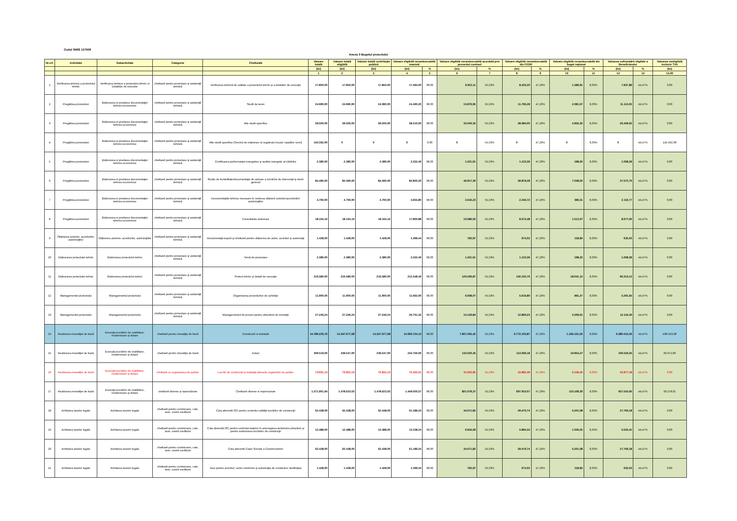Codul SMIS 127508
Anexa 3 Bugetul proiectului
| Nr.crt. | Activitate | Subactivitate | Categorie | Cheltuială | Valoare totală | Valoare totală eligibilă | Valoare totală contribuţie publică | Valoare eligibilă nerambursabilă maximă | | Valoare eligibilă nerambursabilă acordată prin prezentul contract | | Valoare eligibilă nerambursabilă din FEDR | | Valoare eligibilă nerambursabilă din buget naţional | | Valoarea cofinanţării eligibile a Beneficiarului | | Valoarea neeligibilă inclusiv TVA |
| --- | --- | --- | --- | --- | --- | --- | --- | --- | --- | --- | --- | --- | --- | --- | --- | --- | --- | --- |
| | | | | | (lei) | (lei) | (lei) | (lei) | % | (lei) | % | (lei) | % | (lei) | % | (lei) | % | (lei) |
| | | | | | 1 | 2 | 3 | 4 | 5 | 6 | 7 | 8 | 9 | 10 | 11 | 12 | 13 | 14,00 |
| 1 | Verificarea tehnica a proiectului tehnic | Verificarea tehnica a proiectului tehnic si Detaliilor de executie | cheltuieli pentru proiectare şi asistenţă tehnică | Verificarea tehnică de calitate a proiectului tehnic şi a detaliilor de execuţie | 17.850,00 | 17.850,00 | 17.850,00 | 17.493,00 | 98,00 | 9.912,11 | 55,53% | 8.425,20 | 47,20% | 1.486,91 | 8,33% | 7.937,89 | 44,47% | 0,00 |
| 2 | Pregătirea proiectului | Elaborarea si predarea documentaţiei tehnico-economice | cheltuieli pentru proiectare şi asistenţă tehnică | Studii de teren | 24.990,00 | 24.990,00 | 24.990,00 | 24.490,20 | 98,00 | 13.876,95 | 55,53% | 11.795,28 | 47,20% | 2.081,67 | 8,33% | 11.113,05 | 44,47% | 0,00 |
| 3 | Pregătirea proiectului | Elaborarea si predarea documentaţiei tehnico-economice | cheltuieli pentru proiectare şi asistenţă tehnică | Alte studii specifice | 59.500,00 | 59.500,00 | 59.500,00 | 58.310,00 | 98,00 | 33.040,35 | 55,53% | 28.084,00 | 47,20% | 4.956,35 | 8,33% | 26.459,65 | 44,47% | 0,00 |
| 4 | Pregătirea proiectului | Elaborarea si predarea documentaţiei tehnico-economice | cheltuieli pentru proiectare şi asistenţă tehnică | Alte studii specifice (Servicii de elaborare al registrului locala l spatiilor verzi) | 142.562,00 | 0 | 0 | 0 | 0,00 | 0 | 55,53% | 0 | 47,20% | 0 | 8,33% | 0 | 44,47% | 142.562,00 |
| 5 | Pregătirea proiectului | Elaborarea si predarea documentaţiei tehnico-economice | cheltuieli pentru proiectare şi asistenţă tehnică | Certificarea performanţei energetice şi auditul energetic al clădirilor | 2.380,00 | 2.380,00 | 2.380,00 | 2.332,40 | 98,00 | 1.321,61 | 55,53% | 1.123,36 | 47,20% | 198,25 | 8,33% | 1.058,39 | 44,47% | 0,00 |
| 6 | Pregătirea proiectului | Elaborarea si predarea documentaţiei tehnico-economice | cheltuieli pentru proiectare şi asistenţă tehnică | Studiu de fezabilitate/documentaţie de avizare a lucrărilor de intervenţii şi deviz general | 84.490,00 | 84.490,00 | 84.490,00 | 82.800,20 | 98,00 | 46.917,30 | 55,53% | 39.879,28 | 47,20% | 7.038,02 | 8,33% | 37.572,70 | 44,47% | 0,00 |
| 7 | Pregătirea proiectului | Elaborarea si predarea documentaţiei tehnico-economice | cheltuieli pentru proiectare şi asistenţă tehnică | Documentaţiile tehnice necesare în vederea obţinerii avizelor/acordurilor/ autorizaţiilor | 4.760,00 | 4.760,00 | 4.760,00 | 4.664,80 | 98,00 | 2.643,23 | 55,53% | 2.246,72 | 47,20% | 396,51 | 8,33% | 2.116,77 | 44,47% | 0,00 |
| 8 | Pregătirea proiectului | Elaborarea si predarea documentaţiei tehnico-economice | cheltuieli pentru proiectare şi asistenţă tehnică | Consultanta elaborare | 18.164,16 | 18.164,16 | 18.164,16 | 17.800,88 | 98,00 | 10.086,56 | 55,53% | 8.573,48 | 47,20% | 1.513,07 | 8,33% | 8.077,60 | 44,47% | 0,00 |
| 9 | Obţinerea avizelor, acordurilor, autorizaţiilor | Obţinerea avizelor, acordurilor, autorizaţiilor | cheltuieli pentru proiectare şi asistenţă tehnică | Documentaţii-suport şi cheltuieli pentru obţinerea de avize, acorduri şi autorizaţii | 1.428,00 | 1.428,00 | 1.428,00 | 1.399,44 | 98,00 | 792,97 | 55,53% | 674,02 | 47,20% | 118,95 | 8,33% | 635,03 | 44,47% | 0,00 |
| 10 | Elaborarea proiectului tehnic | Elaborarea proiectului tehnic | cheltuieli pentru proiectare şi asistenţă tehnică | Temă de proiectare | 2.380,00 | 2.380,00 | 2.380,00 | 2.332,40 | 98,00 | 1.321,61 | 55,53% | 1.123,36 | 47,20% | 198,25 | 8,33% | 1.058,39 | 44,47% | 0,00 |
| 11 | Elaborarea proiectului tehnic | Elaborarea proiectului tehnic | cheltuieli pentru proiectare şi asistenţă tehnică | Proiect tehnic şi detalii de execuţie | 216.580,00 | 216.580,00 | 216.580,00 | 212.248,40 | 98,00 | 120.266,87 | 55,53% | 102.225,76 | 47,20% | 18.041,12 | 8,33% | 96.313,13 | 44,47% | 0,00 |
| 12 | Managementul proiectului | Managementul proiectului | cheltuieli pentru proiectare şi asistenţă tehnică | Organizarea procedurilor de achiziţie | 11.900,00 | 11.900,00 | 11.900,00 | 11.662,00 | 98,00 | 6.608,07 | 55,53% | 5.616,80 | 47,20% | 991,27 | 8,33% | 5.291,93 | 44,47% | 0,00 |
| 13 | Managementul proiectului | Managementul proiectului | cheltuieli pentru proiectare şi asistenţă tehnică | Managementul de proiect pentru obiectivul de investiţii | 27.246,24 | 27.246,24 | 27.246,24 | 26.701,32 | 98,00 | 15.129,84 | 55,53% | 12.860,23 | 47,20% | 2.269,61 | 8,33% | 12.116,40 | 44,47% | 0,00 |
| 14 | Realizarea investiţiei de bază | Execuţia lucrărilor de reabilitare, modernizare şi dotare | cheltuieli pentru investiţia de bază | Constructii si instalatii | 14.786.230,76 | 14.347.677,68 | 14.347.677,68 | 14.060.724,13 | 98,00 | 7.967.265,42 | 55,53% | 6.772.103,87 | 47,20% | 1.195.161,55 | 8,33% | 6.380.412,26 | 44,47% | 438.553,08 |
| 15 | Realizarea investiţiei de bază | Execuţia lucrărilor de reabilitare, modernizare şi dotare | cheltuieli pentru investiţia de bază | Dotari | 309.519,00 | 239.547,00 | 239.547,00 | 234.756,06 | 98,00 | 133.020,45 | 55,53% | 113.066,18 | 47,20% | 19.954,27 | 8,33% | 106.526,55 | 44,47% | 69.972,00 |
| 16 | Realizarea investiţiei de bază | Execuţia lucrărilor de reabilitare, modernizare şi dotare | cheltuieli cu organizarea de şantier | Lucrări de construcţii şi instalaţii aferente organizării de şantier | 73.931,13 | 73.931,13 | 73.931,13 | 72.452,51 | 98,00 | 41.053,95 | 55,53% | 34.895,49 | 47,20% | 6.158,46 | 8,33% | 32.877,18 | 44,47% | 0,00 |
| 17 | Realizarea investiţiei de bază | Execuţia lucrărilor de reabilitare, modernizare şi dotare | cheltuieli diverse şi neprevăzute | Cheltuieli diverse si neprevazute | 1.571.901,94 | 1.478.623,03 | 1.478.623,03 | 1.449.050,57 | 98,00 | 821.079,37 | 55,53% | 697.910,07 | 47,20% | 123.169,30 | 8,33% | 657.543,66 | 44,47% | 93.278,91 |
| 18 | Achitarea taxelor legale | Achitarea taxelor legale | cheltuieli pentru comisioane, cote, taxe, costul creditului | Cota aferentă ISC pentru controlul calităţii lucrărilor de construcţii | 62.438,00 | 62.438,00 | 62.438,00 | 61.189,24 | 98,00 | 34.671,82 | 55,53% | 29.470,74 | 47,20% | 5.201,08 | 8,33% | 27.766,18 | 44,47% | 0,00 |
| 19 | Achitarea taxelor legale | Achitarea taxelor legale | cheltuieli pentru comisioane, cote, taxe, costul creditului | Cota aferentă ISC pentru controlul statului în amenajarea teritoriului,urbanism şi pentru autorizarea lucrărilor de construcţii | 12.488,00 | 12.488,00 | 12.488,00 | 12.238,24 | 98,00 | 6.934,59 | 55,53% | 5.894,34 | 47,20% | 1.040,25 | 8,33% | 5.553,41 | 44,47% | 0,00 |
| 20 | Achitarea taxelor legale | Achitarea taxelor legale | cheltuieli pentru comisioane, cote, taxe, costul creditului | Cota aferentă Casei Sociale a Constructorilor | 62.438,00 | 62.438,00 | 62.438,00 | 61.189,24 | 98,00 | 34.671,82 | 55,53% | 29.470,74 | 47,20% | 5.201,08 | 8,33% | 27.766,18 | 44,47% | 0,00 |
| 21 | Achitarea taxelor legale | Achitarea taxelor legale | cheltuieli pentru comisioane, cote, taxe, costul creditului | Taxe pentru acorduri, avize conforme şi autorizaţia de construire/ desfiinţare | 1.428,00 | 1.428,00 | 1.428,00 | 1.399,44 | 98,00 | 792,97 | 55,53% | 674,02 | 47,20% | 118,95 | 8,33% | 635,03 | 44,47% | 0,00 |